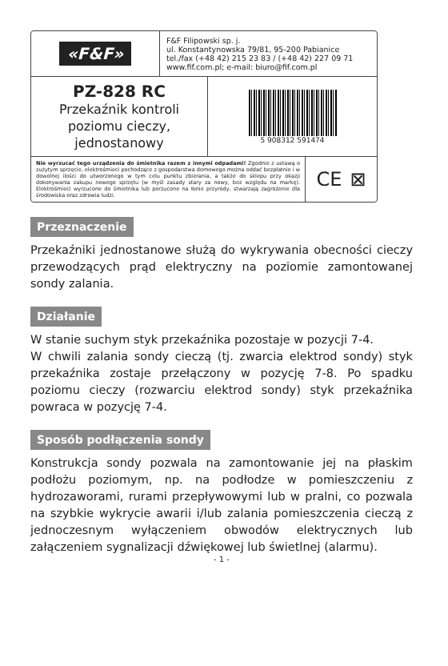«F&F»
F&F Filipowski sp. j.
ul. Konstantynowska 79/81, 95-200 Pabianice
tel./fax (+48 42) 215 23 83 / (+48 42) 227 09 71
www.fif.com.pl; e-mail: biuro@fif.com.pl
PZ-828 RC
Przekaźnik kontroli
poziomu cieczy,
jednostanowy
5 908312 591474
Nie wyrzucać tego urządzenia do śmietnika razem z innymi odpadami! Zgodnie z ustawą o zużytym sprzęcie, elektrośmieci pochodzące z gospodarstwa domowego można oddać bezpłatnie i w dowolnej ilości do utworzonego w tym celu punktu zbierania, a także do sklepu przy okazji dokonywania zakupu nowego sprzętu (w myśl zasady stary za nowy, bez względu na markę). Elektrośmieci wyrzucone do śmietnika lub porzucone na łonie przyrody, stwarzają zagrożenie dla środowiska oraz zdrowia ludzi.
CE ⊠
Przeznaczenie
Przekaźniki jednostanowe służą do wykrywania obecności cieczy przewodzących prąd elektryczny na poziomie zamontowanej sondy zalania.
Działanie
W stanie suchym styk przekaźnika pozostaje w pozycji 7-4.
W chwili zalania sondy cieczą (tj. zwarcia elektrod sondy) styk przekaźnika zostaje przełączony w pozycję 7-8. Po spadku poziomu cieczy (rozwarciu elektrod sondy) styk przekaźnika powraca w pozycję 7-4.
Sposób podłączenia sondy
Konstrukcja sondy pozwala na zamontowanie jej na płaskim podłożu poziomym, np. na podłodze w pomieszczeniu z hydrozaworami, rurami przepływowymi lub w pralni, co pozwala na szybkie wykrycie awarii i/lub zalania pomieszczenia cieczą z jednoczesnym wyłączeniem obwodów elektrycznych lub załączeniem sygnalizacji dźwiękowej lub świetlnej (alarmu).
- 1 -